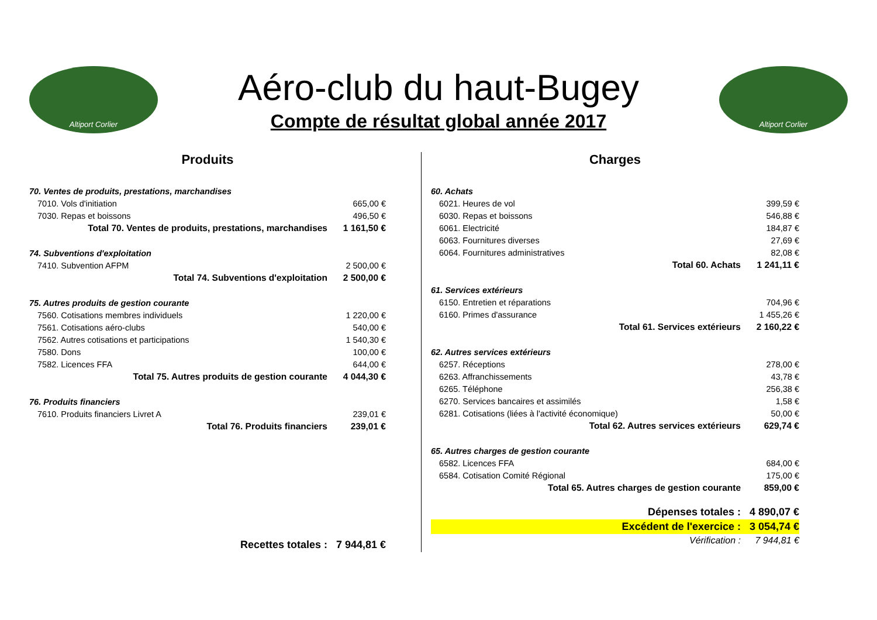Altiport Corlier
Aéro-club du haut-Bugey
Compte de résultat global année 2017
Altiport Corlier
Produits
| 70. Ventes de produits, prestations, marchandises | |
| 7010. Vols d'initiation | 665,00 € |
| 7030. Repas et boissons | 496,50 € |
| Total 70. Ventes de produits, prestations, marchandises | 1 161,50 € |
| 74. Subventions d'exploitation | |
| 7410. Subvention AFPM | 2 500,00 € |
| Total 74. Subventions d'exploitation | 2 500,00 € |
| 75. Autres produits de gestion courante | |
| 7560. Cotisations membres individuels | 1 220,00 € |
| 7561. Cotisations aéro-clubs | 540,00 € |
| 7562. Autres cotisations et participations | 1 540,30 € |
| 7580. Dons | 100,00 € |
| 7582. Licences FFA | 644,00 € |
| Total 75. Autres produits de gestion courante | 4 044,30 € |
| 76. Produits financiers | |
| 7610. Produits financiers Livret A | 239,01 € |
| Total 76. Produits financiers | 239,01 € |
| Recettes totales : | 7 944,81 € |
Charges
| 60. Achats | |
| 6021. Heures de vol | 399,59 € |
| 6030. Repas et boissons | 546,88 € |
| 6061. Electricité | 184,87 € |
| 6063. Fournitures diverses | 27,69 € |
| 6064. Fournitures administratives | 82,08 € |
| Total 60. Achats | 1 241,11 € |
| 61. Services extérieurs | |
| 6150. Entretien et réparations | 704,96 € |
| 6160. Primes d'assurance | 1 455,26 € |
| Total 61. Services extérieurs | 2 160,22 € |
| 62. Autres services extérieurs | |
| 6257. Réceptions | 278,00 € |
| 6263. Affranchissements | 43,78 € |
| 6265. Téléphone | 256,38 € |
| 6270. Services bancaires et assimilés | 1,58 € |
| 6281. Cotisations (liées à l'activité économique) | 50,00 € |
| Total 62. Autres services extérieurs | 629,74 € |
| 65. Autres charges de gestion courante | |
| 6582. Licences FFA | 684,00 € |
| 6584. Cotisation Comité Régional | 175,00 € |
| Total 65. Autres charges de gestion courante | 859,00 € |
| Dépenses totales : | 4 890,07 € |
| Excédent de l'exercice : | 3 054,74 € |
| Vérification : | 7 944,81 € |